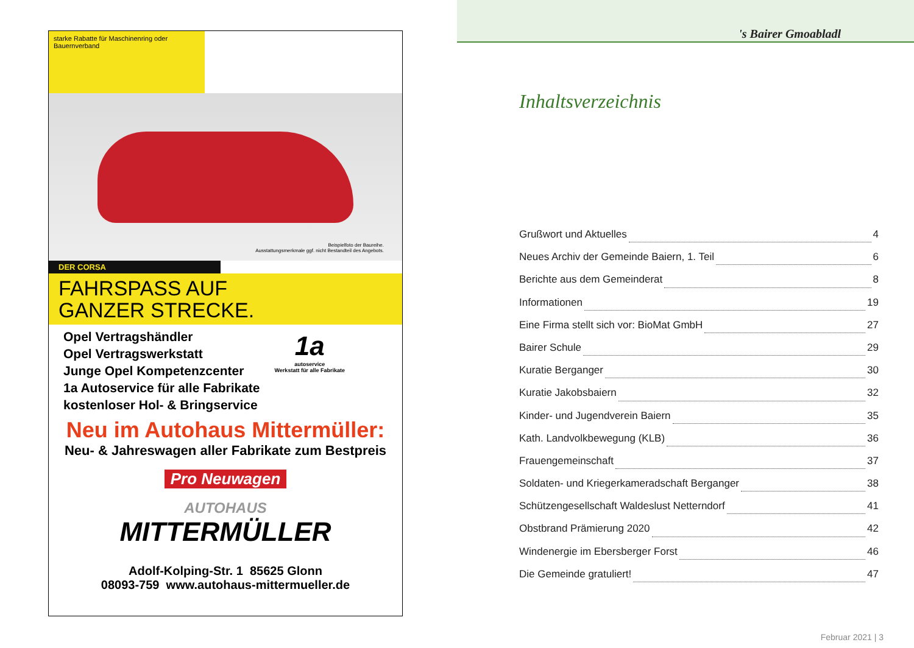starke Rabatte für Maschinenring oder Bauernverband
Beispielfoto der Baureihe.
Ausstattungsmerkmale ggf. nicht Bestandteil des Angebots.
DER CORSA
FAHRSPASS AUF
GANZER STRECKE.
Opel Vertragshändler
Opel Vertragswerkstatt
Junge Opel Kompetenzcenter
1a Autoservice für alle Fabrikate
kostenloser Hol- & Bringservice
1a
autoservice
Werkstatt für alle Fabrikate
Neu im Autohaus Mittermüller:
Neu- & Jahreswagen aller Fabrikate zum Bestpreis
Pro Neuwagen
AUTOHAUS
MITTERMÜLLER
Adolf-Kolping-Str. 1 85625 Glonn
08093-759 www.autohaus-mittermueller.de
's Bairer Gmoabladl
Inhaltsverzeichnis
Grußwort und Aktuelles 4
Neues Archiv der Gemeinde Baiern, 1. Teil 6
Berichte aus dem Gemeinderat 8
Informationen 19
Eine Firma stellt sich vor: BioMat GmbH 27
Bairer Schule 29
Kuratie Berganger 30
Kuratie Jakobsbaiern 32
Kinder- und Jugendverein Baiern 35
Kath. Landvolkbewegung (KLB) 36
Frauengemeinschaft 37
Soldaten- und Kriegerkameradschaft Berganger 38
Schützengesellschaft Waldeslust Netterndorf 41
Obstbrand Prämierung 2020 42
Windenergie im Ebersberger Forst 46
Die Gemeinde gratuliert! 47
Februar 2021 | 3